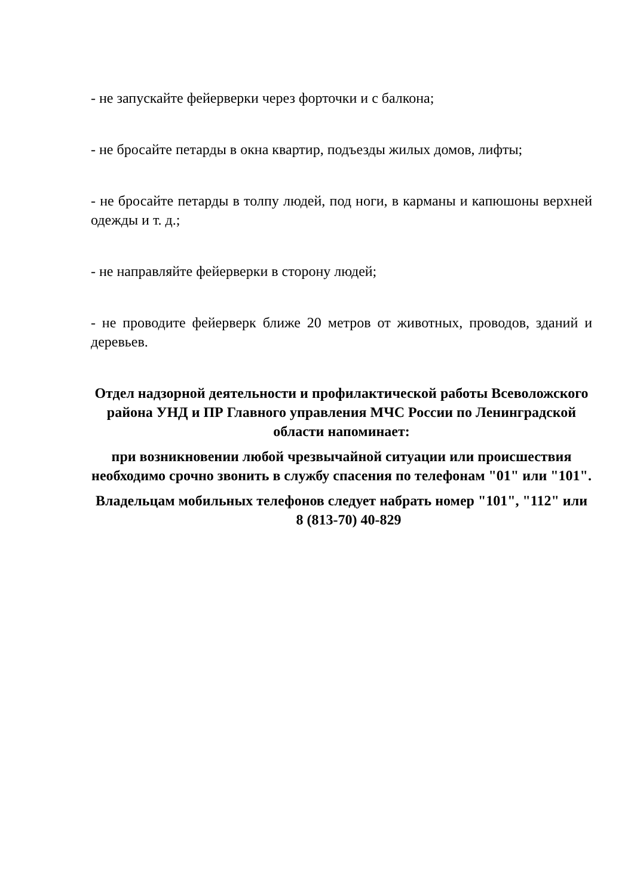- не запускайте фейерверки через форточки и с балкона;
- не бросайте петарды в окна квартир, подъезды жилых домов, лифты;
- не бросайте петарды в толпу людей, под ноги, в карманы и капюшоны верхней одежды и т. д.;
- не направляйте фейерверки в сторону людей;
- не проводите фейерверк ближе 20 метров от животных, проводов, зданий и деревьев.
Отдел надзорной деятельности и профилактической работы Всеволожского района УНД и ПР Главного управления МЧС России по Ленинградской области напоминает:
при возникновении любой чрезвычайной ситуации или происшествия необходимо срочно звонить в службу спасения по телефонам "01" или "101".
Владельцам мобильных телефонов следует набрать номер "101", "112" или 8 (813-70) 40-829